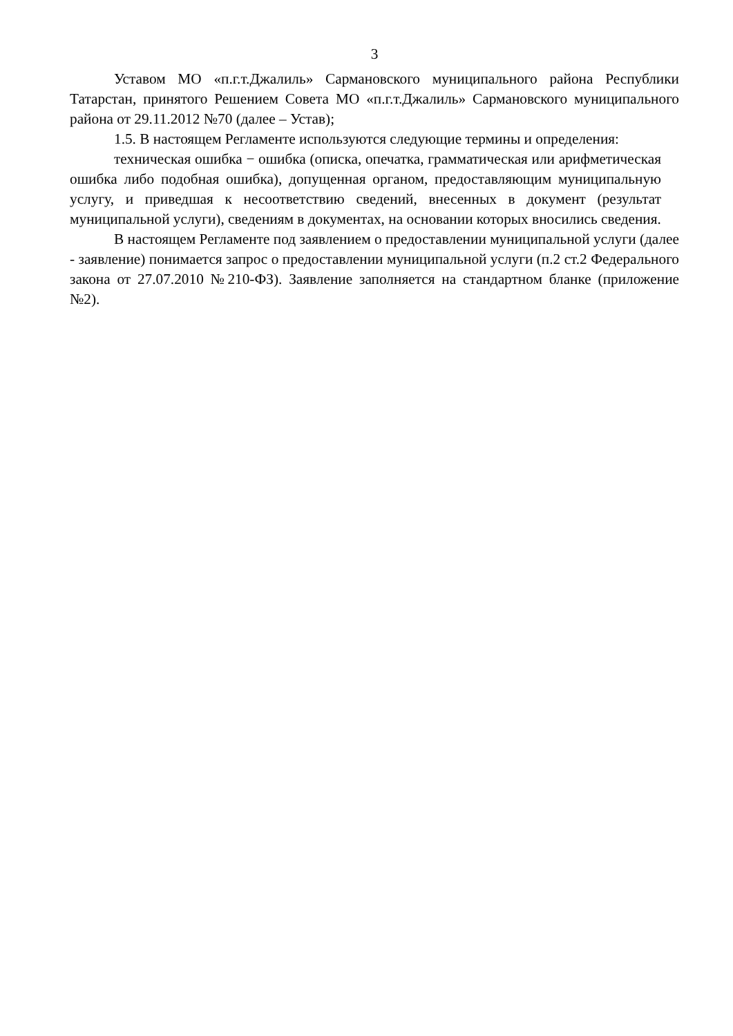3
Уставом МО «п.г.т.Джалиль» Сармановского муниципального района Республики Татарстан, принятого Решением Совета МО «п.г.т.Джалиль» Сармановского муниципального района от 29.11.2012 №70 (далее – Устав);
1.5. В настоящем Регламенте используются следующие термины и определения:
техническая ошибка − ошибка (описка, опечатка, грамматическая или арифметическая ошибка либо подобная ошибка), допущенная органом, предоставляющим муниципальную услугу, и приведшая к несоответствию сведений, внесенных в документ (результат муниципальной услуги), сведениям в документах, на основании которых вносились сведения.
В настоящем Регламенте под заявлением о предоставлении муниципальной услуги (далее - заявление) понимается запрос о предоставлении муниципальной услуги (п.2 ст.2 Федерального закона от 27.07.2010 №210-ФЗ). Заявление заполняется на стандартном бланке (приложение №2).